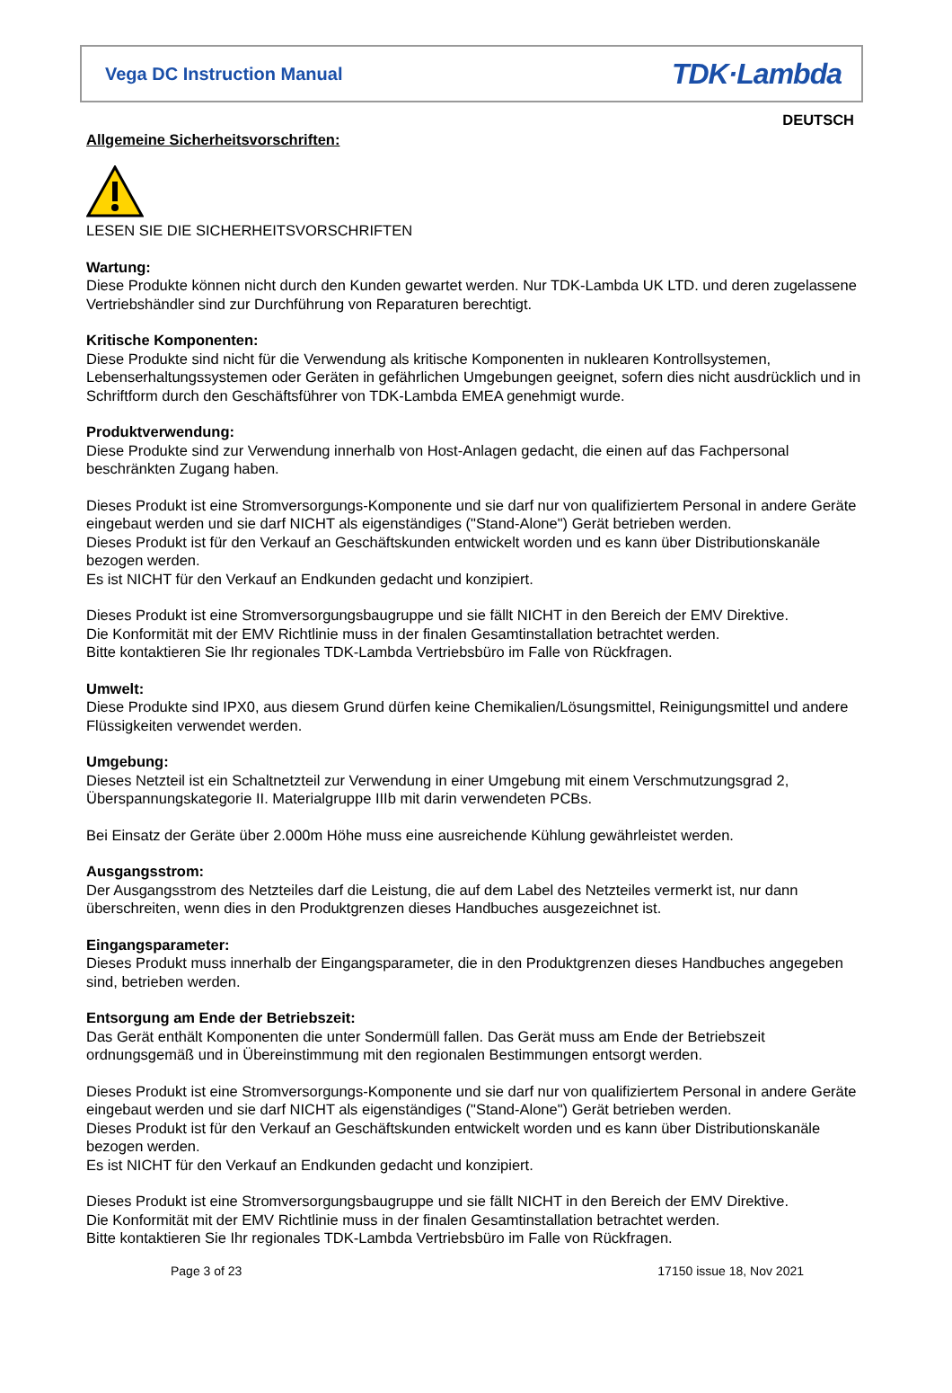Vega DC Instruction Manual TDK·Lambda
DEUTSCH
Allgemeine Sicherheitsvorschriften:
LESEN SIE DIE SICHERHEITSVORSCHRIFTEN
Wartung:
Diese Produkte können nicht durch den Kunden gewartet werden. Nur TDK-Lambda UK LTD. und deren zugelassene Vertriebshändler sind zur Durchführung von Reparaturen berechtigt.
Kritische Komponenten:
Diese Produkte sind nicht für die Verwendung als kritische Komponenten in nuklearen Kontrollsystemen, Lebenserhaltungssystemen oder Geräten in gefährlichen Umgebungen geeignet, sofern dies nicht ausdrücklich und in Schriftform durch den Geschäftsführer von TDK-Lambda EMEA genehmigt wurde.
Produktverwendung:
Diese Produkte sind zur Verwendung innerhalb von Host-Anlagen gedacht, die einen auf das Fachpersonal beschränkten Zugang haben.
Dieses Produkt ist eine Stromversorgungs-Komponente und sie darf nur von qualifiziertem Personal in andere Geräte eingebaut werden und sie darf NICHT als eigenständiges ("Stand-Alone") Gerät betrieben werden.
Dieses Produkt ist für den Verkauf an Geschäftskunden entwickelt worden und es kann über Distributionskanäle bezogen werden.
Es ist NICHT für den Verkauf an Endkunden gedacht und konzipiert.
Dieses Produkt ist eine Stromversorgungsbaugruppe und sie fällt NICHT in den Bereich der EMV Direktive.
Die Konformität mit der EMV Richtlinie muss in der finalen Gesamtinstallation betrachtet werden.
Bitte kontaktieren Sie Ihr regionales TDK-Lambda Vertriebsbüro im Falle von Rückfragen.
Umwelt:
Diese Produkte sind IPX0, aus diesem Grund dürfen keine Chemikalien/Lösungsmittel, Reinigungsmittel und andere Flüssigkeiten verwendet werden.
Umgebung:
Dieses Netzteil ist ein Schaltnetzteil zur Verwendung in einer Umgebung mit einem Verschmutzungsgrad 2, Überspannungskategorie II. Materialgruppe IIIb mit darin verwendeten PCBs.
Bei Einsatz der Geräte über 2.000m Höhe muss eine ausreichende Kühlung gewährleistet werden.
Ausgangsstrom:
Der Ausgangsstrom des Netzteiles darf die Leistung, die auf dem Label des Netzteiles vermerkt ist, nur dann überschreiten, wenn dies in den Produktgrenzen dieses Handbuches ausgezeichnet ist.
Eingangsparameter:
Dieses Produkt muss innerhalb der Eingangsparameter, die in den Produktgrenzen dieses Handbuches angegeben sind, betrieben werden.
Entsorgung am Ende der Betriebszeit:
Das Gerät enthält Komponenten die unter Sondermüll fallen. Das Gerät muss am Ende der Betriebszeit ordnungsgemäß und in Übereinstimmung mit den regionalen Bestimmungen entsorgt werden.
Dieses Produkt ist eine Stromversorgungs-Komponente und sie darf nur von qualifiziertem Personal in andere Geräte eingebaut werden und sie darf NICHT als eigenständiges ("Stand-Alone") Gerät betrieben werden.
Dieses Produkt ist für den Verkauf an Geschäftskunden entwickelt worden und es kann über Distributionskanäle bezogen werden.
Es ist NICHT für den Verkauf an Endkunden gedacht und konzipiert.
Dieses Produkt ist eine Stromversorgungsbaugruppe und sie fällt NICHT in den Bereich der EMV Direktive.
Die Konformität mit der EMV Richtlinie muss in der finalen Gesamtinstallation betrachtet werden.
Bitte kontaktieren Sie Ihr regionales TDK-Lambda Vertriebsbüro im Falle von Rückfragen.
Page 3 of 23 17150 issue 18, Nov 2021